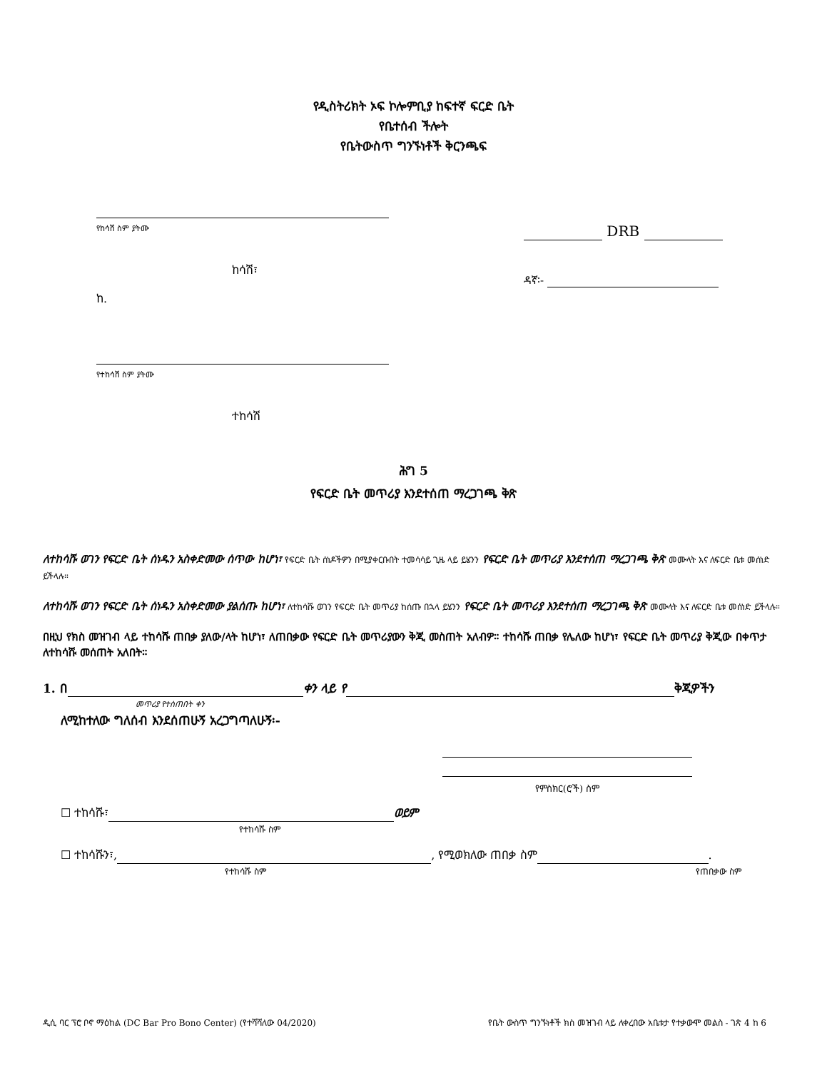የዲስትሪክት ኦፍ ኮሎምቢያ ከፍተኛ ፍርድ ቤት
የቤተሰብ ችሎት
የቤትውስጥ ግንኙነቶች ቅርንጫፍ
የከሳሽ ስም ያትሙ
ከሳሽ፣
ከ.
የተከሳሽ ስም ያትሙ
ተከሳሽ
DRB
ዳኛ፡-
ሕግ 5
የፍርድ ቤት መጥሪያ እንደተሰጠ ማረጋገጫ ቅጽ
ለተከሳሹ ወገን የፍርድ ቤት ሰነዱን አስቀድመው ሰጥው ከሆነ፣ የፍርድ ቤት ሰነዶችዎን በሚያቀርቡበት ተመሳሳይ ጊዜ ላይ ይሄንን የፍርድ ቤት መጥሪያ እንደተሰጠ ማረጋገጫ ቅጽ መሙላት እና ለፍርድ ቤቱ መሰነድ ይችላሉ።
ለተከሳሹ ወገን የፍርድ ቤት ሰነዱን አስቀድመው ያልሰጡ ከሆነ፣ ለተከሳሹ ወገን የፍርድ ቤት መጥሪያ ከሰጡ በኋላ ይሄንን የፍርድ ቤት መጥሪያ እንደተሰጠ ማረጋገጫ ቅጽ መሙላት እና ለፍርድ ቤቱ መሰነድ ይችላሉ።
በዚህ የክስ መዝገብ ላይ ተከሳሹ ጠበቃ ያለው/ላት ከሆነ፣ ለጠበቃው የፍርድ ቤት መጥሪያውን ቅጂ መስጠት አለብዎ። ተከሳሹ ጠበቃ የሌለው ከሆነ፣ የፍርድ ቤት መጥሪያ ቅጂው በቀጥታ ለተከሳሹ መሰጠት አለበት።
1. በ ቀን ላይ የ ቅጂዎችን
መጥሪያ የተሰጠበት ቀን
ለሚከተለው ግለሰብ እንደሰጠሁኝ አረጋግጣለሁኝ፡-
የምስክር(ሮች) ስም
☐ ተከሳሹ፣ ወይም
የተከሳሹ ስም
☐ ተከሳሹን፣, , የሚወክለው ጠበቃ ስም .
የተከሳሹ ስም የጠበቃው ስም
ዲሲ ባር ፕሮ ቦኖ ማዕከል (DC Bar Pro Bono Center) (የተሻሻለው 04/2020) የቤት ውስጥ ግንኙነቶች ክስ መዝገብ ላይ ለቀረበው አቤቱታ የተቃውሞ መልስ - ገጽ 4 ከ 6